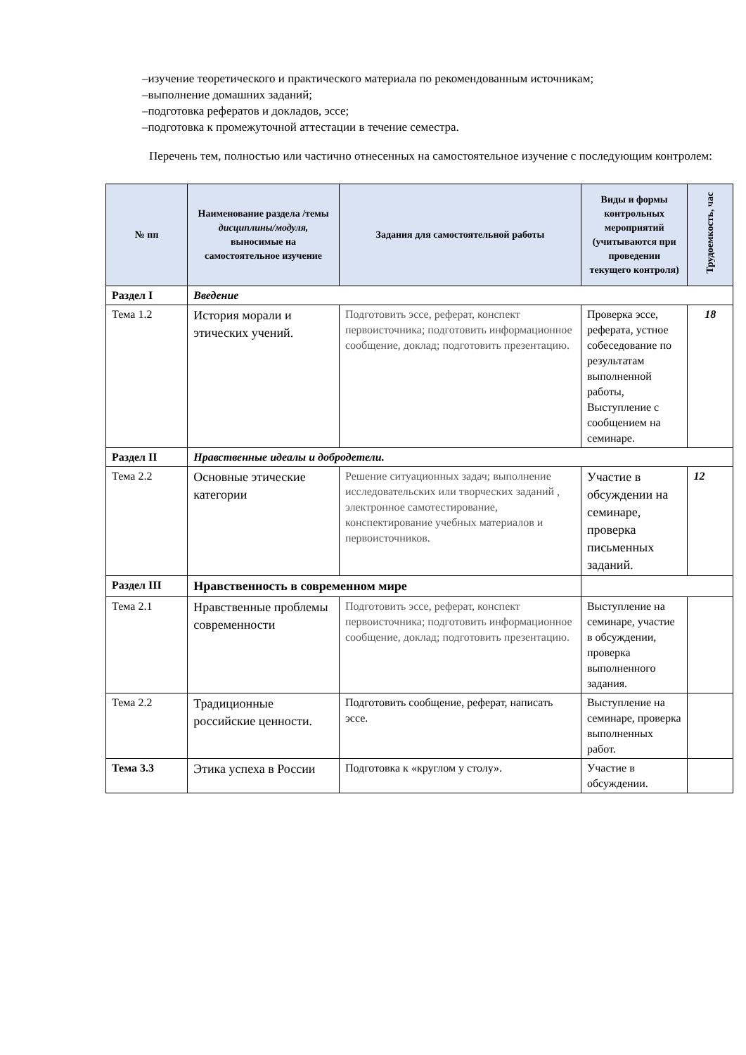–изучение теоретического и практического материала по рекомендованным источникам;
–выполнение домашних заданий;
–подготовка рефератов и докладов, эссе;
–подготовка к промежуточной аттестации в течение семестра.
Перечень тем, полностью или частично отнесенных на самостоятельное изучение с последующим контролем:
| № пп | Наименование раздела /темы дисциплины/модуля, выносимые на самостоятельное изучение | Задания для самостоятельной работы | Виды и формы контрольных мероприятий (учитываются при проведении текущего контроля) | Трудоемкость, час |
| --- | --- | --- | --- | --- |
| Раздел I | Введение | | | |
| Тема 1.2 | История морали и этических учений. | Подготовить эссе, реферат, конспект первоисточника; подготовить информационное сообщение, доклад; подготовить презентацию. | Проверка эссе, реферата, устное собеседование по результатам выполненной работы, Выступление с сообщением на семинаре. | 18 |
| Раздел II | Нравственные идеалы и добродетели. | | | |
| Тема 2.2 | Основные этические категории | Решение ситуационных задач; выполнение исследовательских или творческих заданий , электронное самотестирование, конспектирование учебных материалов и первоисточников. | Участие в обсуждении на семинаре, проверка письменных заданий. | 12 |
| Раздел III | Нравственность в современном мире | | | |
| Тема 2.1 | Нравственные проблемы современности | Подготовить эссе, реферат, конспект первоисточника; подготовить информационное сообщение, доклад; подготовить презентацию. | Выступление на семинаре, участие в обсуждении, проверка выполненного задания. | |
| Тема 2.2 | Традиционные российские ценности. | Подготовить сообщение, реферат, написать эссе. | Выступление на семинаре, проверка выполненных работ. | |
| Тема 3.3 | Этика успеха в России | Подготовка к «круглом у столу». | Участие в обсуждении. | |